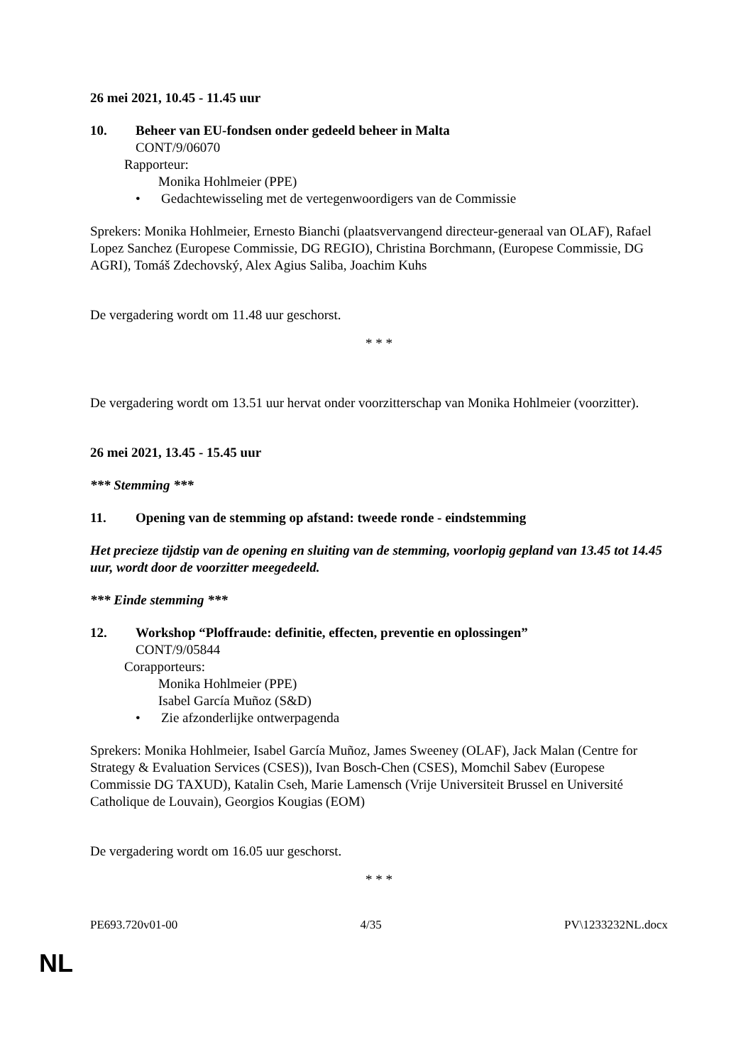26 mei 2021, 10.45 - 11.45 uur
10. Beheer van EU-fondsen onder gedeeld beheer in Malta
CONT/9/06070
Rapporteur:
Monika Hohlmeier (PPE)
• Gedachtewisseling met de vertegenwoordigers van de Commissie
Sprekers: Monika Hohlmeier, Ernesto Bianchi (plaatsvervangend directeur-generaal van OLAF), Rafael Lopez Sanchez (Europese Commissie, DG REGIO), Christina Borchmann, (Europese Commissie, DG AGRI), Tomáš Zdechovský, Alex Agius Saliba, Joachim Kuhs
De vergadering wordt om 11.48 uur geschorst.
* * *
De vergadering wordt om 13.51 uur hervat onder voorzitterschap van Monika Hohlmeier (voorzitter).
26 mei 2021, 13.45 - 15.45 uur
*** Stemming ***
11. Opening van de stemming op afstand: tweede ronde - eindstemming
Het precieze tijdstip van de opening en sluiting van de stemming, voorlopig gepland van 13.45 tot 14.45 uur, wordt door de voorzitter meegedeeld.
*** Einde stemming ***
12. Workshop “Ploffraude: definitie, effecten, preventie en oplossingen”
CONT/9/05844
Corapporteurs:
Monika Hohlmeier (PPE)
Isabel García Muñoz (S&D)
• Zie afzonderlijke ontwerpagenda
Sprekers: Monika Hohlmeier, Isabel García Muñoz, James Sweeney (OLAF), Jack Malan (Centre for Strategy & Evaluation Services (CSES)), Ivan Bosch-Chen (CSES), Momchil Sabev (Europese Commissie DG TAXUD), Katalin Cseh, Marie Lamensch (Vrije Universiteit Brussel en Université Catholique de Louvain), Georgios Kougias (EOM)
De vergadering wordt om 16.05 uur geschorst.
* * *
PE693.720v01-00 4/35 PV\1233232NL.docx
NL